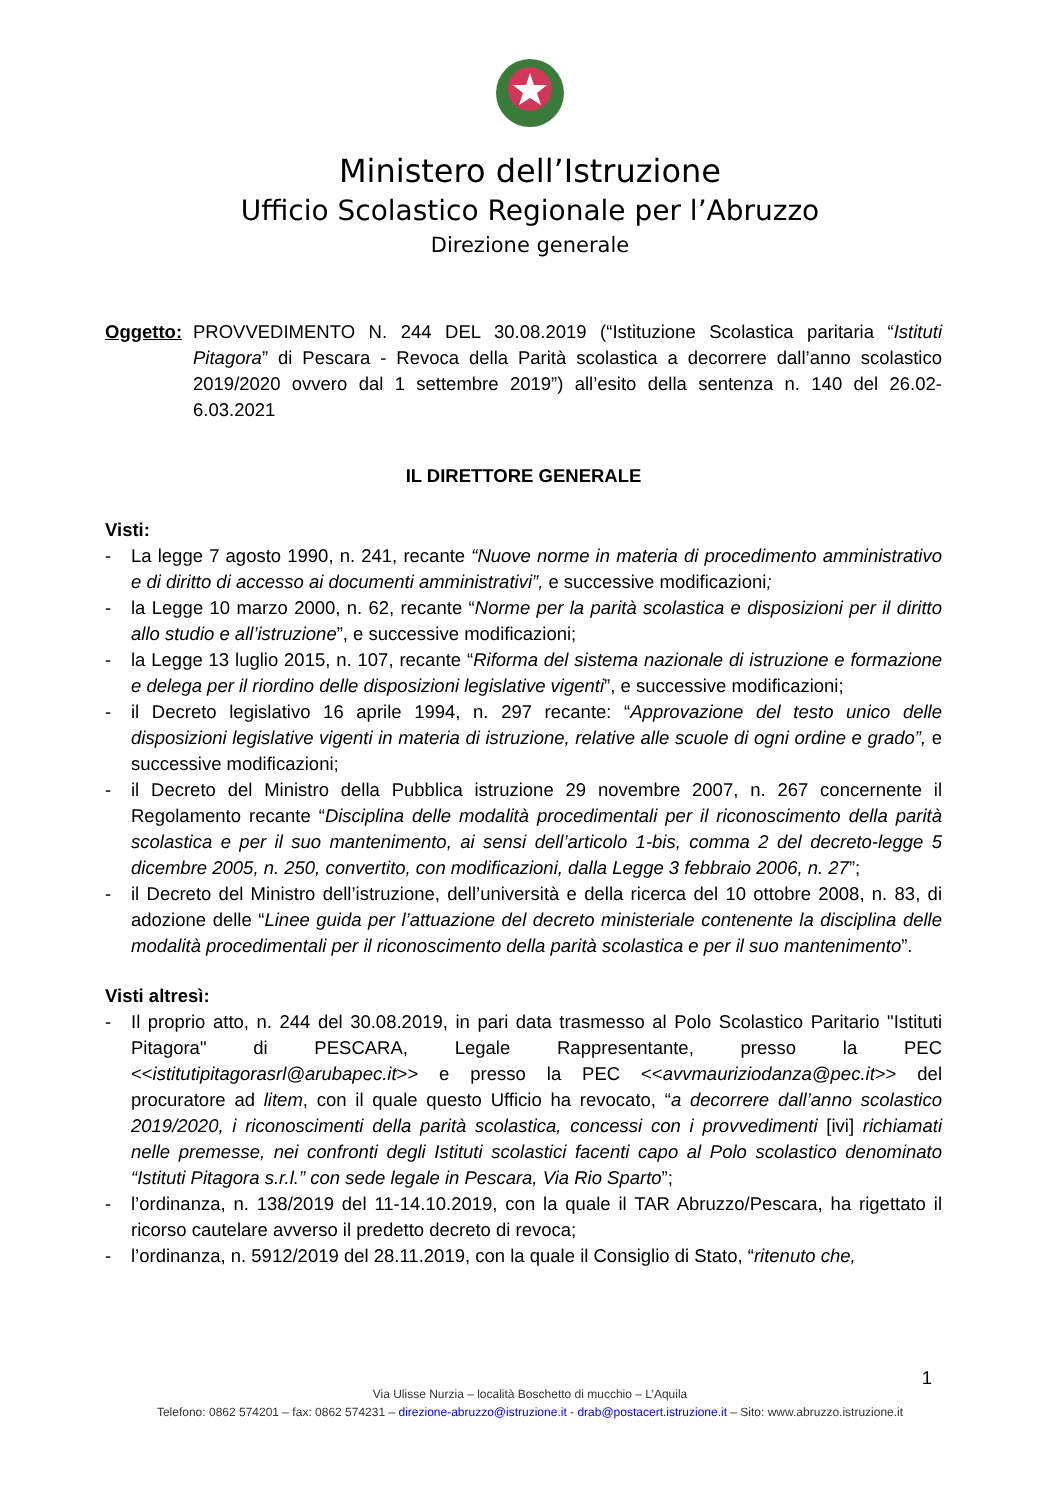Ministero dell’Istruzione
Ufficio Scolastico Regionale per l’Abruzzo
Direzione generale
Oggetto:
PROVVEDIMENTO N. 244 DEL 30.08.2019 (“Istituzione Scolastica paritaria “Istituti Pitagora” di Pescara - Revoca della Parità scolastica a decorrere dall’anno scolastico 2019/2020 ovvero dal 1 settembre 2019”) all’esito della sentenza n. 140 del 26.02-6.03.2021
IL DIRETTORE GENERALE
Visti:
- La legge 7 agosto 1990, n. 241, recante “Nuove norme in materia di procedimento amministrativo e di diritto di accesso ai documenti amministrativi”, e successive modificazioni;
- la Legge 10 marzo 2000, n. 62, recante “Norme per la parità scolastica e disposizioni per il diritto allo studio e all’istruzione”, e successive modificazioni;
- la Legge 13 luglio 2015, n. 107, recante “Riforma del sistema nazionale di istruzione e formazione e delega per il riordino delle disposizioni legislative vigenti”, e successive modificazioni;
- il Decreto legislativo 16 aprile 1994, n. 297 recante: “Approvazione del testo unico delle disposizioni legislative vigenti in materia di istruzione, relative alle scuole di ogni ordine e grado”, e successive modificazioni;
- il Decreto del Ministro della Pubblica istruzione 29 novembre 2007, n. 267 concernente il Regolamento recante “Disciplina delle modalità procedimentali per il riconoscimento della parità scolastica e per il suo mantenimento, ai sensi dell’articolo 1-bis, comma 2 del decreto-legge 5 dicembre 2005, n. 250, convertito, con modificazioni, dalla Legge 3 febbraio 2006, n. 27”;
- il Decreto del Ministro dell’istruzione, dell’università e della ricerca del 10 ottobre 2008, n. 83, di adozione delle “Linee guida per l’attuazione del decreto ministeriale contenente la disciplina delle modalità procedimentali per il riconoscimento della parità scolastica e per il suo mantenimento”.
Visti altresì:
- Il proprio atto, n. 244 del 30.08.2019, in pari data trasmesso al Polo Scolastico Paritario "Istituti Pitagora" di PESCARA, Legale Rappresentante, presso la PEC <<istitutipitagorasrl@arubapec.it>> e presso la PEC <<avvmauriziodanza@pec.it>> del procuratore ad litem, con il quale questo Ufficio ha revocato, “a decorrere dall’anno scolastico 2019/2020, i riconoscimenti della parità scolastica, concessi con i provvedimenti [ivi] richiamati nelle premesse, nei confronti degli Istituti scolastici facenti capo al Polo scolastico denominato “Istituti Pitagora s.r.l.” con sede legale in Pescara, Via Rio Sparto”;
- l’ordinanza, n. 138/2019 del 11-14.10.2019, con la quale il TAR Abruzzo/Pescara, ha rigettato il ricorso cautelare avverso il predetto decreto di revoca;
- l’ordinanza, n. 5912/2019 del 28.11.2019, con la quale il Consiglio di Stato, “ritenuto che,
1
Via Ulisse Nurzia – località Boschetto di mucchio – L’Aquila
Telefono: 0862 574201 – fax: 0862 574231 – direzione-abruzzo@istruzione.it - drab@postacert.istruzione.it – Sito: www.abruzzo.istruzione.it